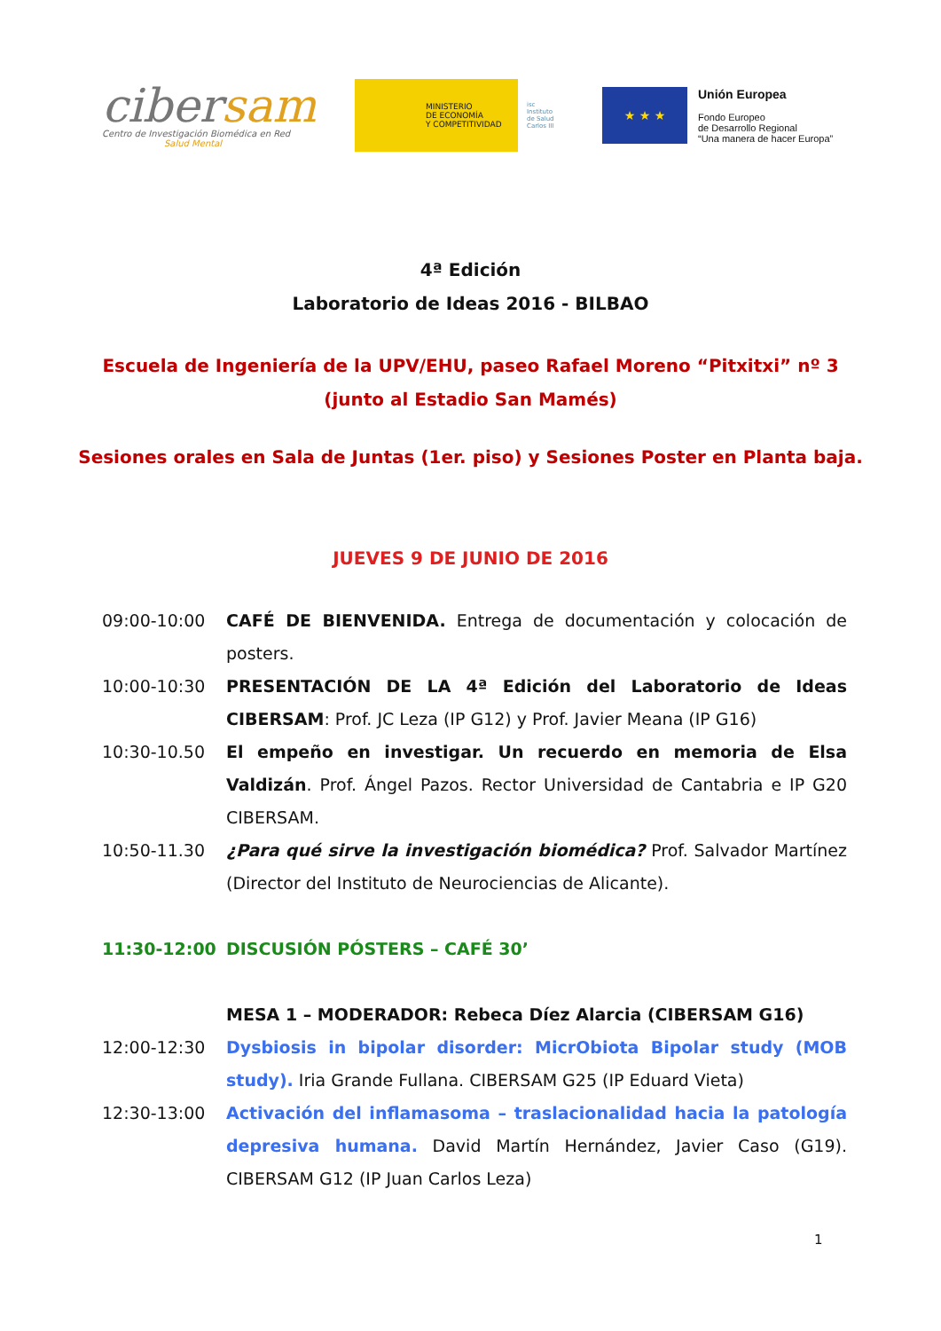cibersam
Centro de Investigación Biomédica en Red
Salud Mental
MINISTERIO
DE ECONOMÍA
Y COMPETITIVIDAD
isc Instituto de Salud Carlos III
★ ★ ★
Unión Europea
Fondo Europeo
de Desarrollo Regional
“Una manera de hacer Europa”
4ª Edición
Laboratorio de Ideas 2016 - BILBAO
Escuela de Ingeniería de la UPV/EHU, paseo Rafael Moreno “Pitxitxi” nº 3 (junto al Estadio San Mamés)
Sesiones orales en Sala de Juntas (1er. piso) y Sesiones Poster en Planta baja.
JUEVES 9 DE JUNIO DE 2016
09:00-10:00 CAFÉ DE BIENVENIDA. Entrega de documentación y colocación de posters.
10:00-10:30 PRESENTACIÓN DE LA 4ª Edición del Laboratorio de Ideas CIBERSAM: Prof. JC Leza (IP G12) y Prof. Javier Meana (IP G16)
10:30-10.50 El empeño en investigar. Un recuerdo en memoria de Elsa Valdizán. Prof. Ángel Pazos. Rector Universidad de Cantabria e IP G20 CIBERSAM.
10:50-11.30 ¿Para qué sirve la investigación biomédica? Prof. Salvador Martínez (Director del Instituto de Neurociencias de Alicante).
11:30-12:00 DISCUSIÓN PÓSTERS – CAFÉ 30’
MESA 1 – MODERADOR: Rebeca Díez Alarcia (CIBERSAM G16)
12:00-12:30 Dysbiosis in bipolar disorder: MicrObiota Bipolar study (MOB study). Iria Grande Fullana. CIBERSAM G25 (IP Eduard Vieta)
12:30-13:00 Activación del inflamasoma – traslacionalidad hacia la patología depresiva humana. David Martín Hernández, Javier Caso (G19). CIBERSAM G12 (IP Juan Carlos Leza)
1